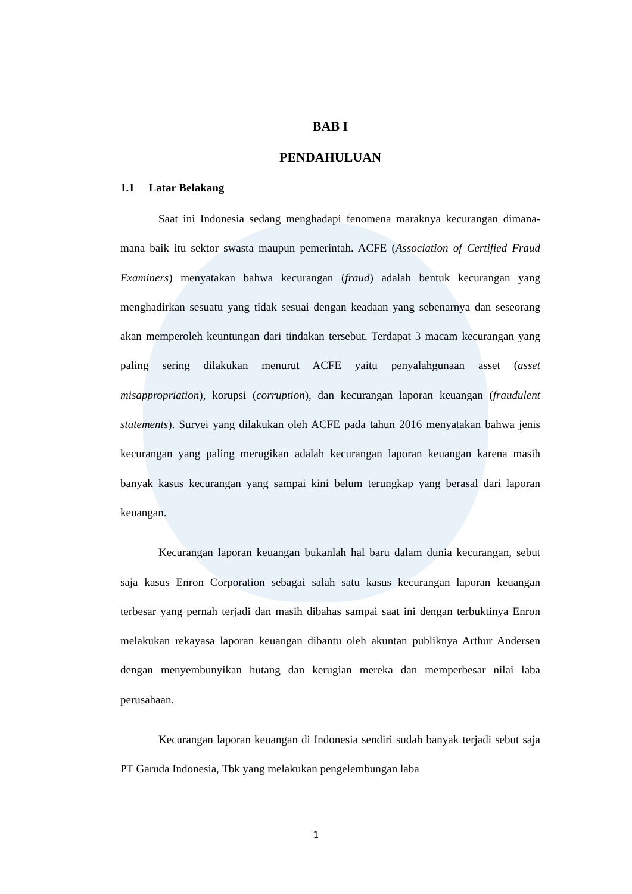BAB I
PENDAHULUAN
1.1 Latar Belakang
Saat ini Indonesia sedang menghadapi fenomena maraknya kecurangan dimana-mana baik itu sektor swasta maupun pemerintah. ACFE (Association of Certified Fraud Examiners) menyatakan bahwa kecurangan (fraud) adalah bentuk kecurangan yang menghadirkan sesuatu yang tidak sesuai dengan keadaan yang sebenarnya dan seseorang akan memperoleh keuntungan dari tindakan tersebut. Terdapat 3 macam kecurangan yang paling sering dilakukan menurut ACFE yaitu penyalahgunaan asset (asset misappropriation), korupsi (corruption), dan kecurangan laporan keuangan (fraudulent statements). Survei yang dilakukan oleh ACFE pada tahun 2016 menyatakan bahwa jenis kecurangan yang paling merugikan adalah kecurangan laporan keuangan karena masih banyak kasus kecurangan yang sampai kini belum terungkap yang berasal dari laporan keuangan.
Kecurangan laporan keuangan bukanlah hal baru dalam dunia kecurangan, sebut saja kasus Enron Corporation sebagai salah satu kasus kecurangan laporan keuangan terbesar yang pernah terjadi dan masih dibahas sampai saat ini dengan terbuktinya Enron melakukan rekayasa laporan keuangan dibantu oleh akuntan publiknya Arthur Andersen dengan menyembunyikan hutang dan kerugian mereka dan memperbesar nilai laba perusahaan.
Kecurangan laporan keuangan di Indonesia sendiri sudah banyak terjadi sebut saja PT Garuda Indonesia, Tbk yang melakukan pengelembungan laba
1